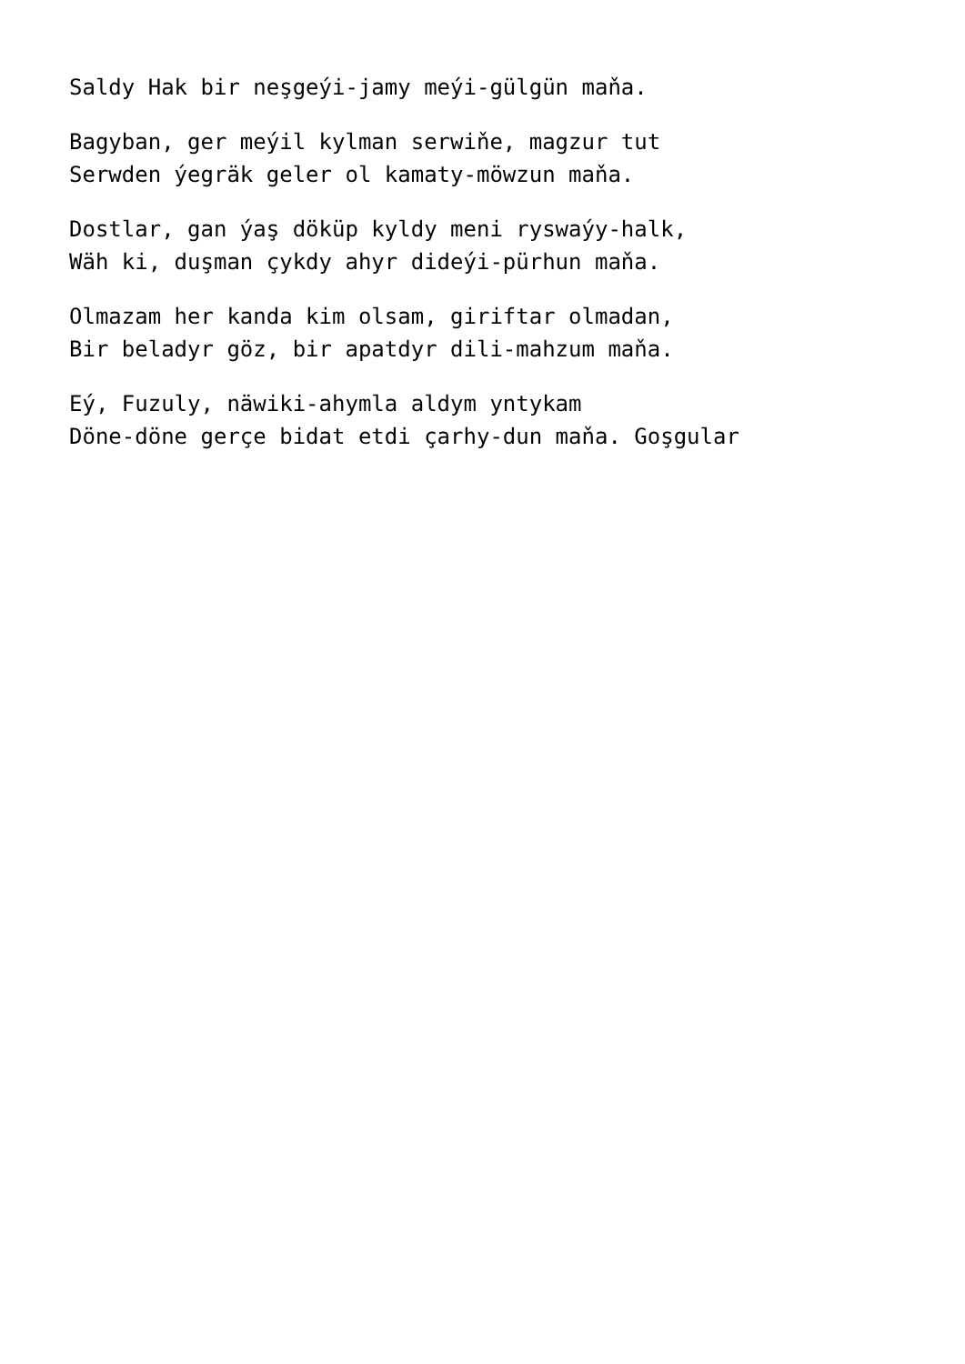Saldy Hak bir neşgeýi-jamy meýi-gülgün maňa.
Bagyban, ger meýil kylman serwiňe, magzur tut
Serwden ýegräk geler ol kamaty-möwzun maňa.
Dostlar, gan ýaş döküp kyldy meni ryswaýy-halk,
Wäh ki, duşman çykdy ahyr dideýi-pürhun maňa.
Olmazam her kanda kim olsam, giriftar olmadan,
Bir beladyr göz, bir apatdyr dili-mahzum maňa.
Eý, Fuzuly, näwiki-ahymla aldym yntykam
Döne-döne gerçe bidat etdi çarhy-dun maňa. Goşgular